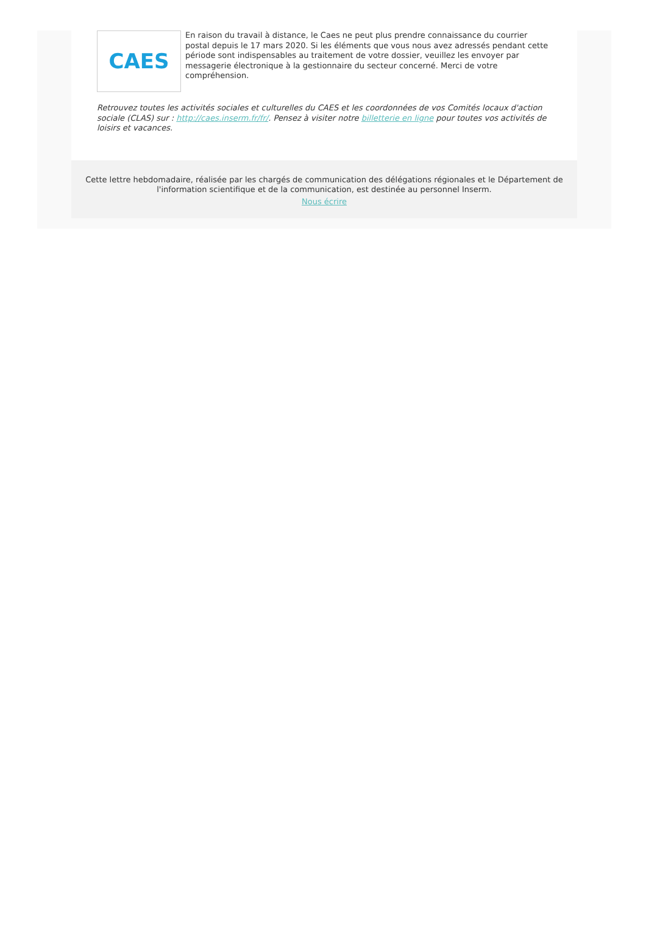CAES
En raison du travail à distance, le Caes ne peut plus prendre connaissance du courrier postal depuis le 17 mars 2020. Si les éléments que vous nous avez adressés pendant cette période sont indispensables au traitement de votre dossier, veuillez les envoyer par messagerie électronique à la gestionnaire du secteur concerné. Merci de votre compréhension.
Retrouvez toutes les activités sociales et culturelles du CAES et les coordonnées de vos Comités locaux d'action sociale (CLAS) sur : http://caes.inserm.fr/fr/. Pensez à visiter notre billetterie en ligne pour toutes vos activités de loisirs et vacances.
Cette lettre hebdomadaire, réalisée par les chargés de communication des délégations régionales et le Département de l'information scientifique et de la communication, est destinée au personnel Inserm.
Nous écrire